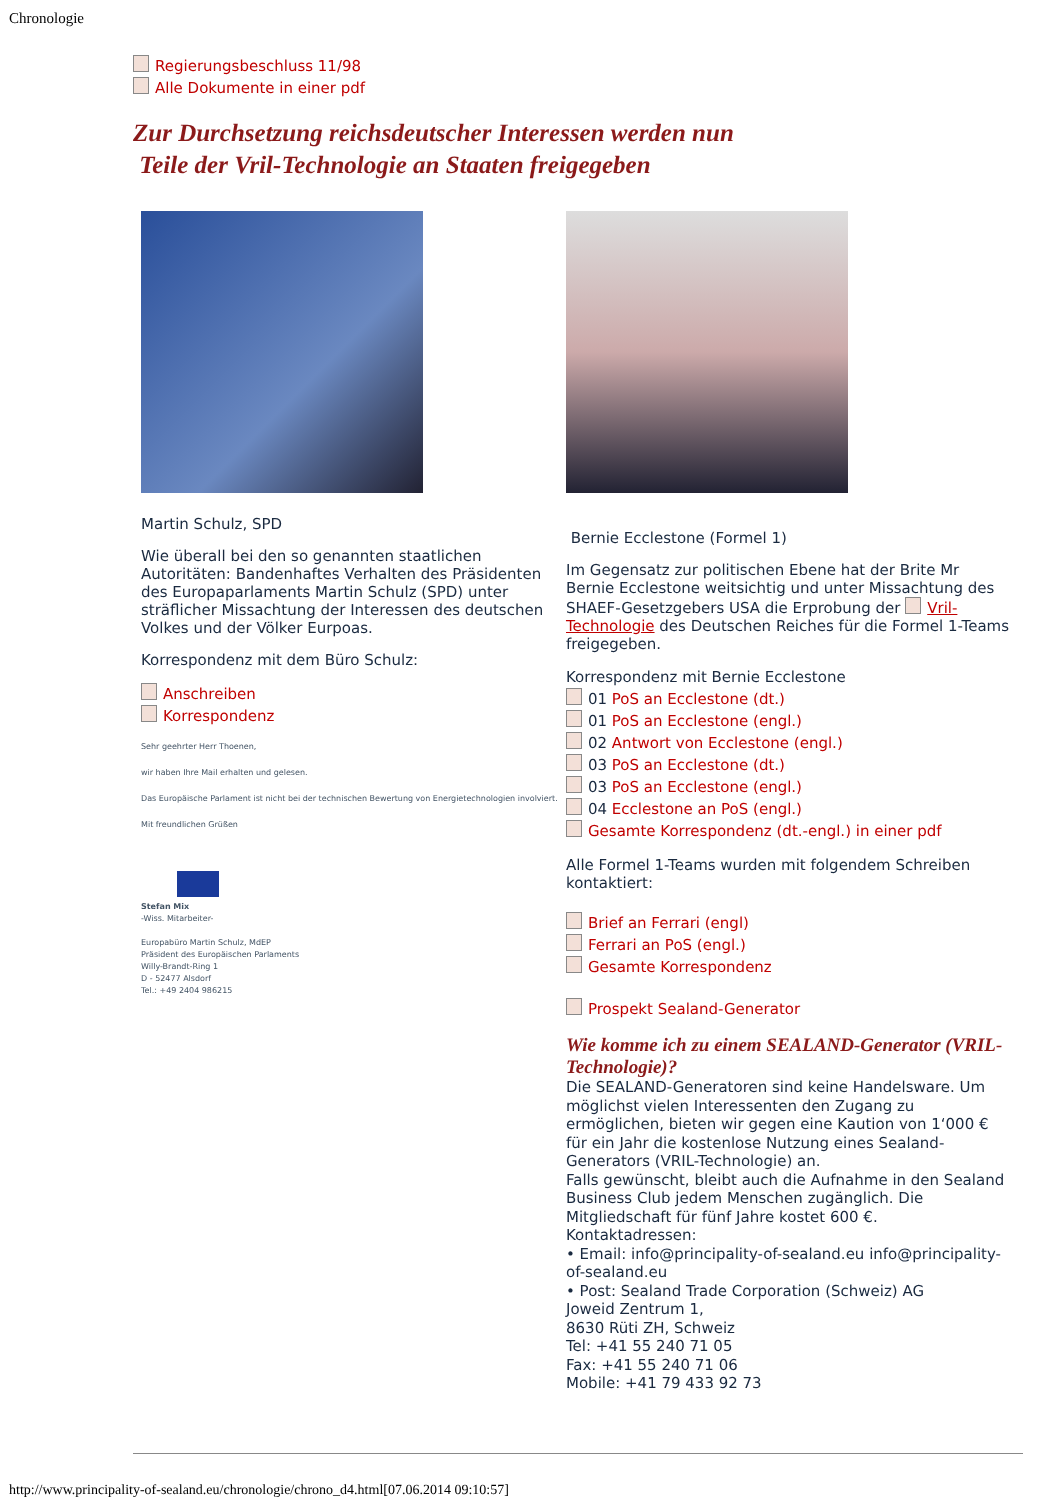Chronologie
Regierungsbeschluss 11/98
Alle Dokumente in einer pdf
Zur Durchsetzung reichsdeutscher Interessen werden nun
Teile der Vril-Technologie an Staaten freigegeben
Martin Schulz, SPD
Wie überall bei den so genannten staatlichen Autoritäten: Bandenhaftes Verhalten des Präsidenten des Europaparlaments Martin Schulz (SPD) unter sträflicher Missachtung der Interessen des deutschen Volkes und der Völker Eurpoas.
Korrespondenz mit dem Büro Schulz:
Anschreiben
Korrespondenz
Sehr geehrter Herr Thoenen,
wir haben Ihre Mail erhalten und gelesen.
Das Europäische Parlament ist nicht bei der technischen Bewertung von Energietechnologien involviert.
Mit freundlichen Grüßen
Stefan Mix
-Wiss. Mitarbeiter-
Europabüro Martin Schulz, MdEP
Präsident des Europäischen Parlaments
Willy-Brandt-Ring 1
D - 52477 Alsdorf
Tel.: +49 2404 986215
Bernie Ecclestone (Formel 1)
Im Gegensatz zur politischen Ebene hat der Brite Mr Bernie Ecclestone weitsichtig und unter Missachtung des SHAEF-Gesetzgebers USA die Erprobung der Vril-Technologie des Deutschen Reiches für die Formel 1-Teams freigegeben.
Korrespondenz mit Bernie Ecclestone
01 PoS an Ecclestone (dt.)
01 PoS an Ecclestone (engl.)
02 Antwort von Ecclestone (engl.)
03 PoS an Ecclestone (dt.)
03 PoS an Ecclestone (engl.)
04 Ecclestone an PoS (engl.)
Gesamte Korrespondenz (dt.-engl.) in einer pdf
Alle Formel 1-Teams wurden mit folgendem Schreiben kontaktiert:
Brief an Ferrari (engl)
Ferrari an PoS (engl.)
Gesamte Korrespondenz
Prospekt Sealand-Generator
Wie komme ich zu einem SEALAND-Generator (VRIL-Technologie)?
Die SEALAND-Generatoren sind keine Handelsware. Um möglichst vielen Interessenten den Zugang zu ermöglichen, bieten wir gegen eine Kaution von 1‘000 € für ein Jahr die kostenlose Nutzung eines Sealand-Generators (VRIL-Technologie) an.
Falls gewünscht, bleibt auch die Aufnahme in den Sealand Business Club jedem Menschen zugänglich. Die Mitgliedschaft für fünf Jahre kostet 600 €.
Kontaktadressen:
• Email: info@principality-of-sealand.eu info@principality-of-sealand.eu
• Post: Sealand Trade Corporation (Schweiz) AG
Joweid Zentrum 1,
8630 Rüti ZH, Schweiz
Tel: +41 55 240 71 05
Fax: +41 55 240 71 06
Mobile: +41 79 433 92 73
http://www.principality-of-sealand.eu/chronologie/chrono_d4.html[07.06.2014 09:10:57]